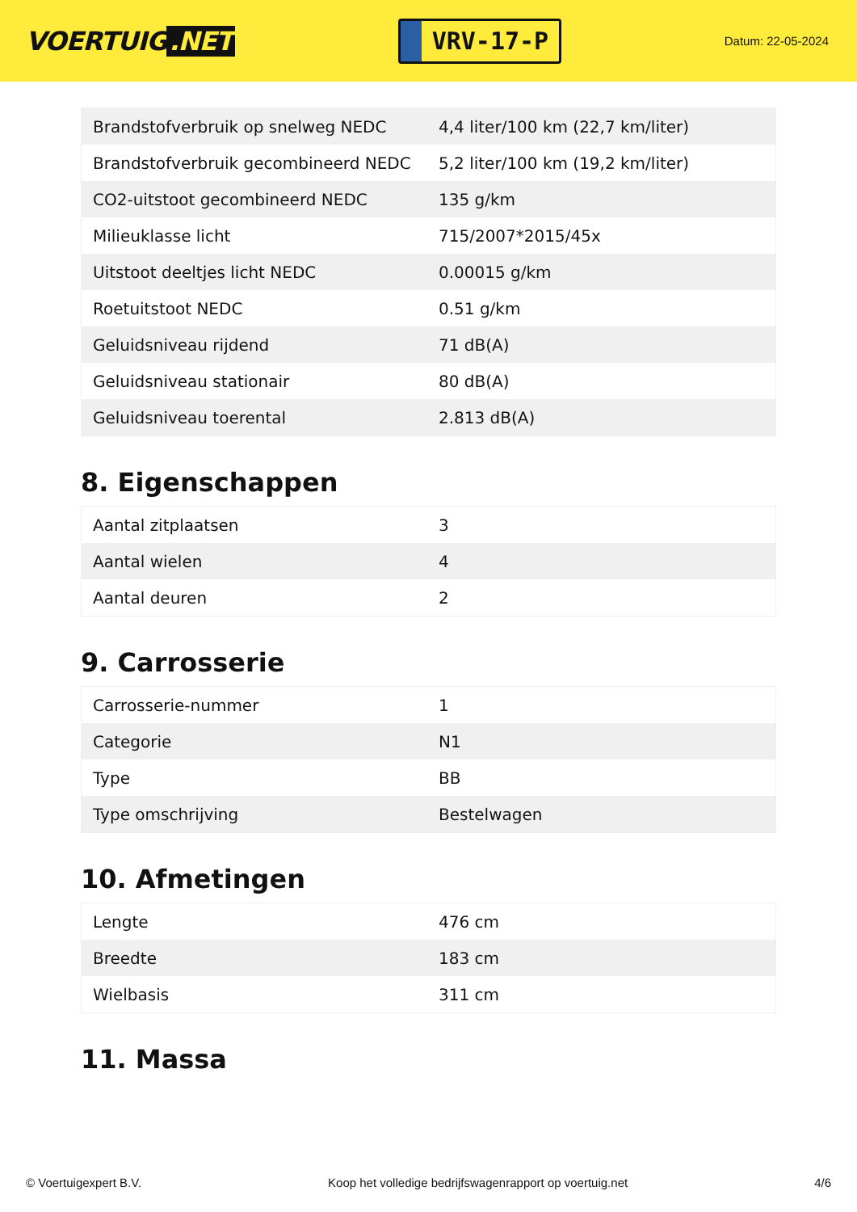VOERTUIG.NET
VRV-17-P
Datum: 22-05-2024
| Brandstofverbruik op snelweg NEDC | 4,4 liter/100 km (22,7 km/liter) |
| Brandstofverbruik gecombineerd NEDC | 5,2 liter/100 km (19,2 km/liter) |
| CO2-uitstoot gecombineerd NEDC | 135 g/km |
| Milieuklasse licht | 715/2007*2015/45x |
| Uitstoot deeltjes licht NEDC | 0.00015 g/km |
| Roetuitstoot NEDC | 0.51 g/km |
| Geluidsniveau rijdend | 71 dB(A) |
| Geluidsniveau stationair | 80 dB(A) |
| Geluidsniveau toerental | 2.813 dB(A) |
8. Eigenschappen
| Aantal zitplaatsen | 3 |
| Aantal wielen | 4 |
| Aantal deuren | 2 |
9. Carrosserie
| Carrosserie-nummer | 1 |
| Categorie | N1 |
| Type | BB |
| Type omschrijving | Bestelwagen |
10. Afmetingen
| Lengte | 476 cm |
| Breedte | 183 cm |
| Wielbasis | 311 cm |
11. Massa
© Voertuigexpert B.V. Koop het volledige bedrijfswagenrapport op voertuig.net 4/6